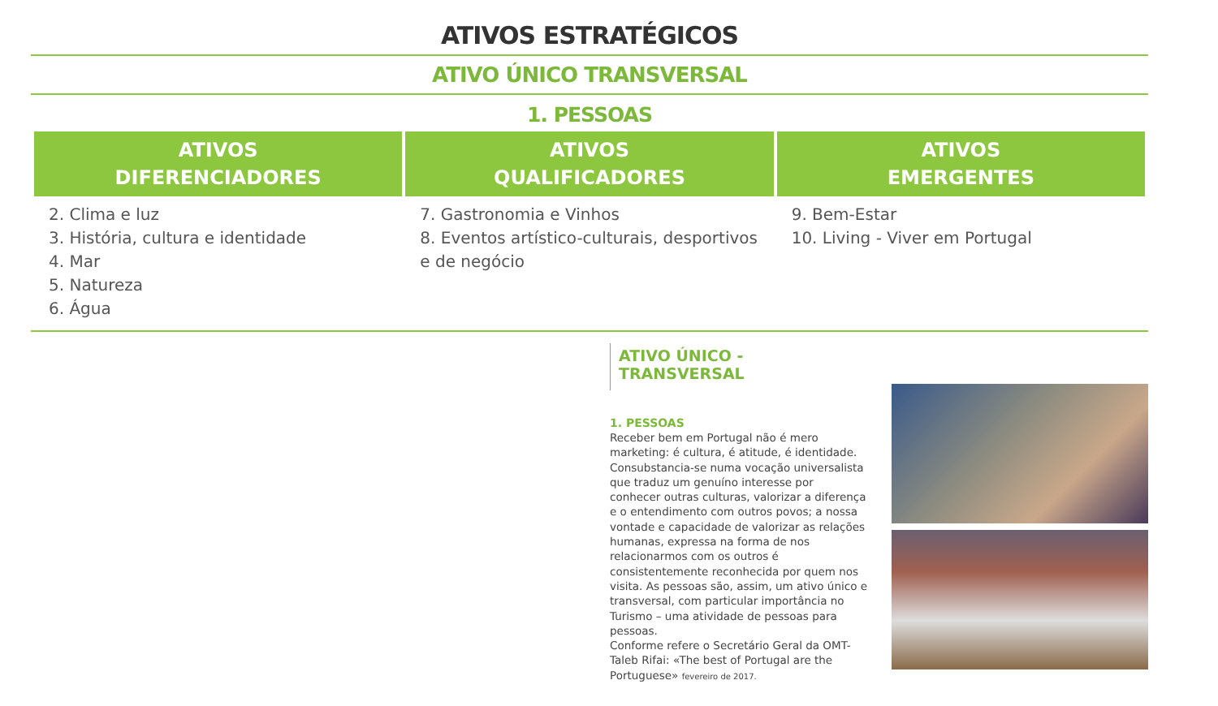ATIVOS ESTRATÉGICOS
ATIVO ÚNICO TRANSVERSAL
1. PESSOAS
| ATIVOS DIFERENCIADORES | ATIVOS QUALIFICADORES | ATIVOS EMERGENTES |
| --- | --- | --- |
| 2. Clima e luz 3. História, cultura e identidade 4. Mar 5. Natureza 6. Água | 7. Gastronomia e Vinhos 8. Eventos artístico-culturais, desportivos e de negócio | 9. Bem-Estar 10. Living - Viver em Portugal |
ATIVO ÚNICO - TRANSVERSAL
1. PESSOAS
Receber bem em Portugal não é mero marketing: é cultura, é atitude, é identidade. Consubstancia-se numa vocação universalista que traduz um genuíno interesse por conhecer outras culturas, valorizar a diferença e o entendimento com outros povos; a nossa vontade e capacidade de valorizar as relações humanas, expressa na forma de nos relacionarmos com os outros é consistentemente reconhecida por quem nos visita. As pessoas são, assim, um ativo único e transversal, com particular importância no Turismo – uma atividade de pessoas para pessoas.
Conforme refere o Secretário Geral da OMT- Taleb Rifai: «The best of Portugal are the Portuguese» fevereiro de 2017.